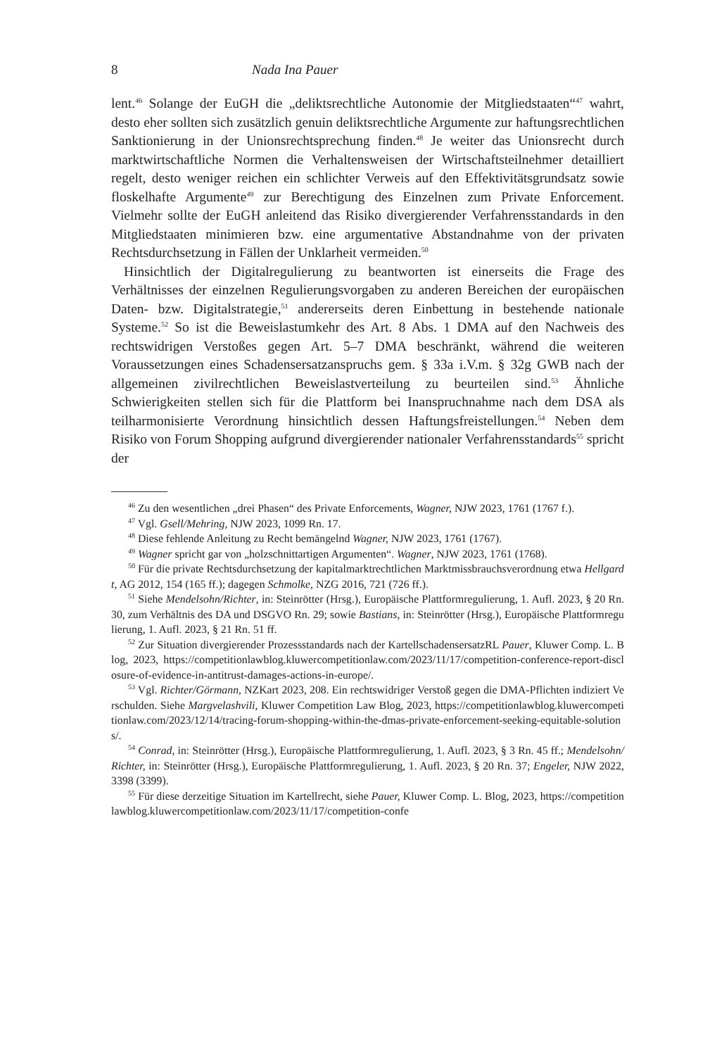8 Nada Ina Pauer
lent.<sup>46</sup> Solange der EuGH die „deliktsrechtliche Autonomie der Mitgliedstaaten“<sup>47</sup> wahrt, desto eher sollten sich zusätzlich genuin deliktsrechtliche Argumente zur haftungsrechtlichen Sanktionierung in der Unionsrechtsprechung finden.<sup>48</sup> Je weiter das Unionsrecht durch marktwirtschaftliche Normen die Verhaltensweisen der Wirtschaftsteilnehmer detailliert regelt, desto weniger reichen ein schlichter Verweis auf den Effektivitätsgrundsatz sowie floskelhafte Argumente<sup>49</sup> zur Berechtigung des Einzelnen zum Private Enforcement. Vielmehr sollte der EuGH anleitend das Risiko divergierender Verfahrensstandards in den Mitgliedstaaten minimieren bzw. eine argumentative Abstandnahme von der privaten Rechtsdurchsetzung in Fällen der Unklarheit vermeiden.<sup>50</sup>
Hinsichtlich der Digitalregulierung zu beantworten ist einerseits die Frage des Verhältnisses der einzelnen Regulierungsvorgaben zu anderen Bereichen der europäischen Daten- bzw. Digitalstrategie,<sup>51</sup> andererseits deren Einbettung in bestehende nationale Systeme.<sup>52</sup> So ist die Beweislastumkehr des Art. 8 Abs. 1 DMA auf den Nachweis des rechtswidrigen Verstoßes gegen Art. 5–7 DMA beschränkt, während die weiteren Voraussetzungen eines Schadensersatzanspruchs gem. § 33a i.V.m. § 32g GWB nach der allgemeinen zivilrechtlichen Beweislastverteilung zu beurteilen sind.<sup>53</sup> Ähnliche Schwierigkeiten stellen sich für die Plattform bei Inanspruchnahme nach dem DSA als teilharmonisierte Verordnung hinsichtlich dessen Haftungsfreistellungen.<sup>54</sup> Neben dem Risiko von Forum Shopping aufgrund divergierender nationaler Verfahrensstandards<sup>55</sup> spricht der
<sup>46</sup> Zu den wesentlichen „drei Phasen“ des Private Enforcements, Wagner, NJW 2023, 1761 (1767 f.).
<sup>47</sup> Vgl. Gsell/Mehring, NJW 2023, 1099 Rn. 17.
<sup>48</sup> Diese fehlende Anleitung zu Recht bemängelnd Wagner, NJW 2023, 1761 (1767).
<sup>49</sup> Wagner spricht gar von „holzschnittartigen Argumenten“. Wagner, NJW 2023, 1761 (1768).
<sup>50</sup> Für die private Rechtsdurchsetzung der kapitalmarktrechtlichen Marktmissbrauchsverordnung etwa Hellgardt, AG 2012, 154 (165 ff.); dagegen Schmolke, NZG 2016, 721 (726 ff.).
<sup>51</sup> Siehe Mendelsohn/Richter, in: Steinrötter (Hrsg.), Europäische Plattformregulierung, 1. Aufl. 2023, § 20 Rn. 30, zum Verhältnis des DA und DSGVO Rn. 29; sowie Bastians, in: Steinrötter (Hrsg.), Europäische Plattformregulierung, 1. Aufl. 2023, § 21 Rn. 51 ff.
<sup>52</sup> Zur Situation divergierender Prozessstandards nach der KartellschadensersatzRL Pauer, Kluwer Comp. L. Blog, 2023, https://competitionlawblog.kluwercompetitionlaw.com/2023/11/17/competition-conference-report-disclosure-of-evidence-in-antitrust-damages-actions-in-europe/.
<sup>53</sup> Vgl. Richter/Görmann, NZKart 2023, 208. Ein rechtswidriger Verstoß gegen die DMA-Pflichten indiziert Verschulden. Siehe Margvelashvili, Kluwer Competition Law Blog, 2023, https://competitionlawblog.kluwercompetitionlaw.com/2023/12/14/tracing-forum-shopping-within-the-dmas-private-enforcement-seeking-equitable-solutions/.
<sup>54</sup> Conrad, in: Steinrötter (Hrsg.), Europäische Plattformregulierung, 1. Aufl. 2023, § 3 Rn. 45 ff.; Mendelsohn/Richter, in: Steinrötter (Hrsg.), Europäische Plattformregulierung, 1. Aufl. 2023, § 20 Rn. 37; Engeler, NJW 2022, 3398 (3399).
<sup>55</sup> Für diese derzeitige Situation im Kartellrecht, siehe Pauer, Kluwer Comp. L. Blog, 2023, https://competitionlawblog.kluwercompetitionlaw.com/2023/11/17/competition-confe